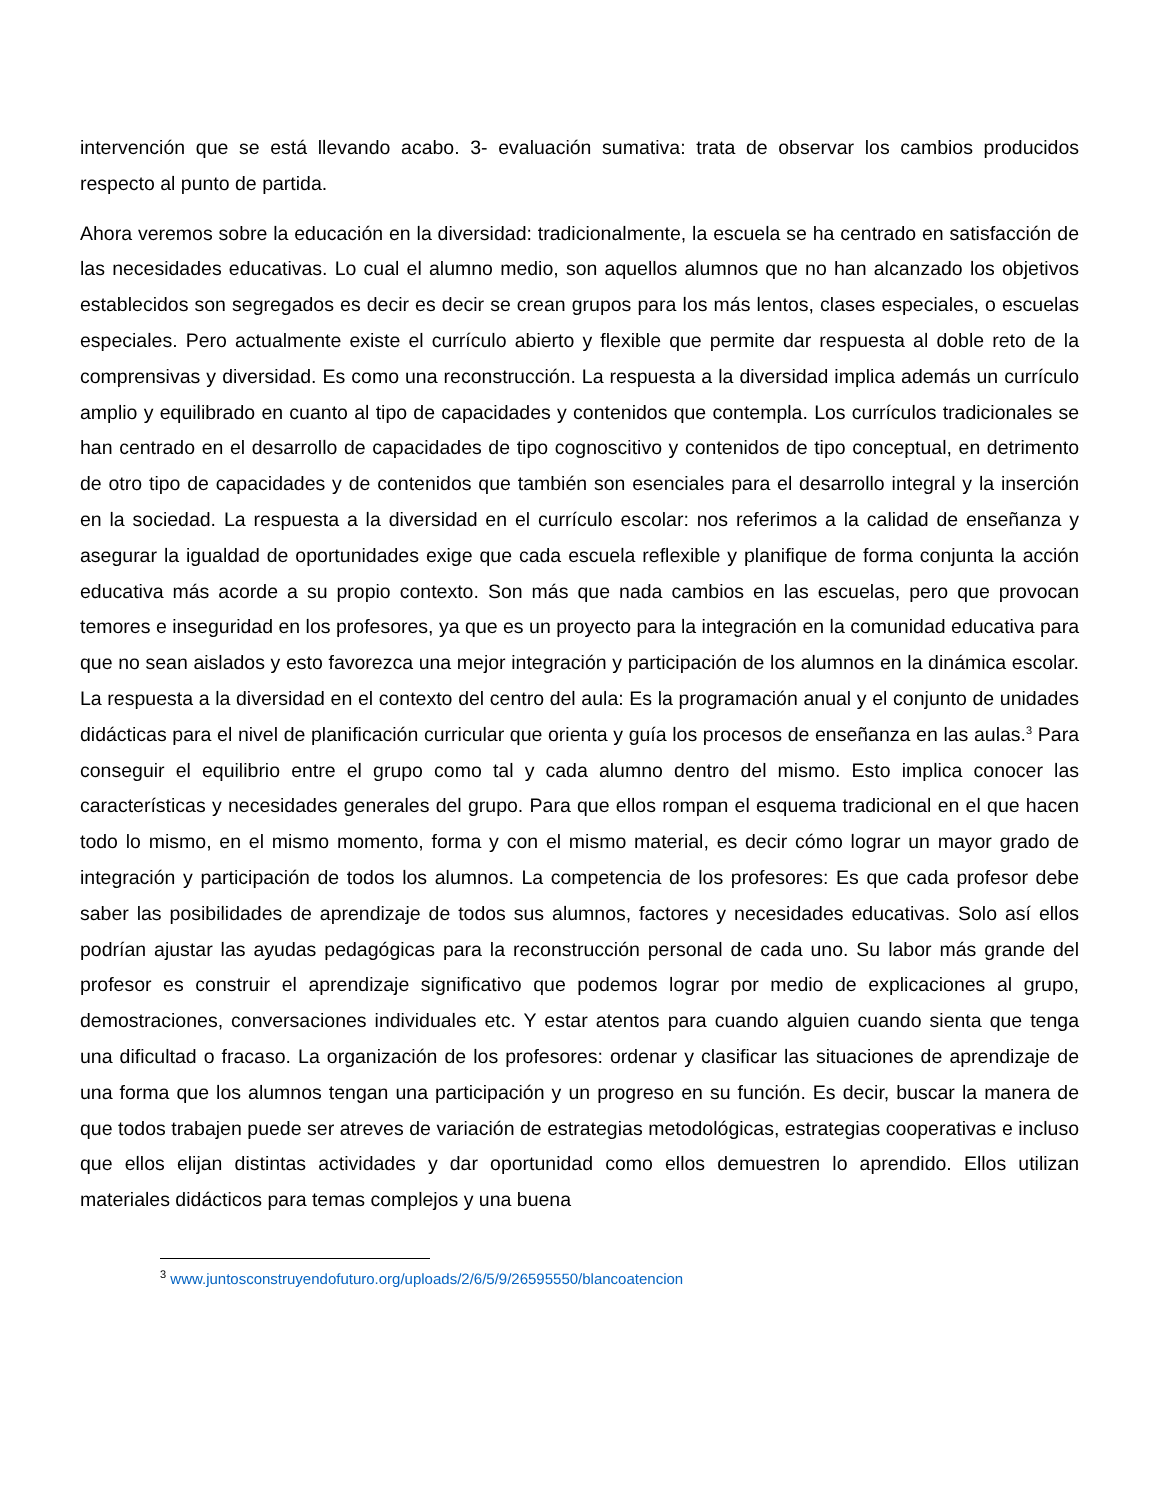intervención que se está llevando acabo. 3- evaluación sumativa: trata de observar los cambios producidos respecto al punto de partida.
Ahora veremos sobre la educación en la diversidad: tradicionalmente, la escuela se ha centrado en satisfacción de las necesidades educativas. Lo cual el alumno medio, son aquellos alumnos que no han alcanzado los objetivos establecidos son segregados es decir es decir se crean grupos para los más lentos, clases especiales, o escuelas especiales. Pero actualmente existe el currículo abierto y flexible que permite dar respuesta al doble reto de la comprensivas y diversidad. Es como una reconstrucción. La respuesta a la diversidad implica además un currículo amplio y equilibrado en cuanto al tipo de capacidades y contenidos que contempla. Los currículos tradicionales se han centrado en el desarrollo de capacidades de tipo cognoscitivo y contenidos de tipo conceptual, en detrimento de otro tipo de capacidades y de contenidos que también son esenciales para el desarrollo integral y la inserción en la sociedad. La respuesta a la diversidad en el currículo escolar: nos referimos a la calidad de enseñanza y asegurar la igualdad de oportunidades exige que cada escuela reflexible y planifique de forma conjunta la acción educativa más acorde a su propio contexto. Son más que nada cambios en las escuelas, pero que provocan temores e inseguridad en los profesores, ya que es un proyecto para la integración en la comunidad educativa para que no sean aislados y esto favorezca una mejor integración y participación de los alumnos en la dinámica escolar. La respuesta a la diversidad en el contexto del centro del aula: Es la programación anual y el conjunto de unidades didácticas para el nivel de planificación curricular que orienta y guía los procesos de enseñanza en las aulas.<sup>3</sup> Para conseguir el equilibrio entre el grupo como tal y cada alumno dentro del mismo. Esto implica conocer las características y necesidades generales del grupo. Para que ellos rompan el esquema tradicional en el que hacen todo lo mismo, en el mismo momento, forma y con el mismo material, es decir cómo lograr un mayor grado de integración y participación de todos los alumnos. La competencia de los profesores: Es que cada profesor debe saber las posibilidades de aprendizaje de todos sus alumnos, factores y necesidades educativas. Solo así ellos podrían ajustar las ayudas pedagógicas para la reconstrucción personal de cada uno. Su labor más grande del profesor es construir el aprendizaje significativo que podemos lograr por medio de explicaciones al grupo, demostraciones, conversaciones individuales etc. Y estar atentos para cuando alguien cuando sienta que tenga una dificultad o fracaso. La organización de los profesores: ordenar y clasificar las situaciones de aprendizaje de una forma que los alumnos tengan una participación y un progreso en su función. Es decir, buscar la manera de que todos trabajen puede ser atreves de variación de estrategias metodológicas, estrategias cooperativas e incluso que ellos elijan distintas actividades y dar oportunidad como ellos demuestren lo aprendido. Ellos utilizan materiales didácticos para temas complejos y una buena
<sup>3</sup> www.juntosconstruyendofuturo.org/uploads/2/6/5/9/26595550/blancoatencion